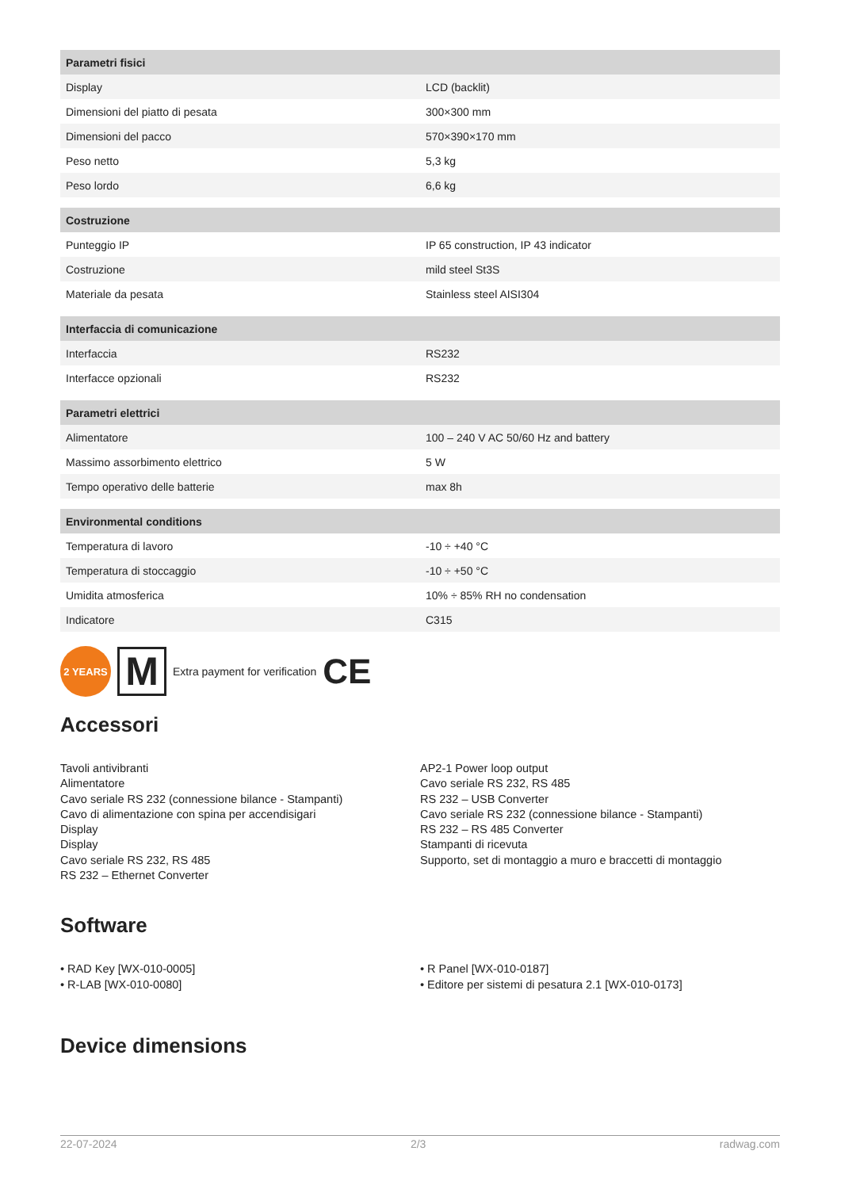| Parametri fisici | |
| --- | --- |
| Display | LCD (backlit) |
| Dimensioni del piatto di pesata | 300×300 mm |
| Dimensioni del pacco | 570×390×170 mm |
| Peso netto | 5,3 kg |
| Peso lordo | 6,6 kg |
| Costruzione | |
| Punteggio IP | IP 65 construction, IP 43 indicator |
| Costruzione | mild steel St3S |
| Materiale da pesata | Stainless steel AISI304 |
| Interfaccia di comunicazione | |
| Interfaccia | RS232 |
| Interfacce opzionali | RS232 |
| Parametri elettrici | |
| Alimentatore | 100 – 240 V AC 50/60 Hz and battery |
| Massimo assorbimento elettrico | 5 W |
| Tempo operativo delle batterie | max 8h |
| Environmental conditions | |
| Temperatura di lavoro | -10 ÷ +40 °C |
| Temperatura di stoccaggio | -10 ÷ +50 °C |
| Umidita atmosferica | 10% ÷ 85% RH no condensation |
| Indicatore | C315 |
2 YEARS
M
Extra payment for verification CE
Accessori
Tavoli antivibranti
Alimentatore
Cavo seriale RS 232 (connessione bilance - Stampanti)
Cavo di alimentazione con spina per accendisigari
Display
Display
Cavo seriale RS 232, RS 485
RS 232 – Ethernet Converter
AP2-1 Power loop output
Cavo seriale RS 232, RS 485
RS 232 – USB Converter
Cavo seriale RS 232 (connessione bilance - Stampanti)
RS 232 – RS 485 Converter
Stampanti di ricevuta
Supporto, set di montaggio a muro e braccetti di montaggio
Software
• RAD Key [WX-010-0005]
• R-LAB [WX-010-0080]
• R Panel [WX-010-0187]
• Editore per sistemi di pesatura 2.1 [WX-010-0173]
Device dimensions
22-07-2024 2/3 radwag.com